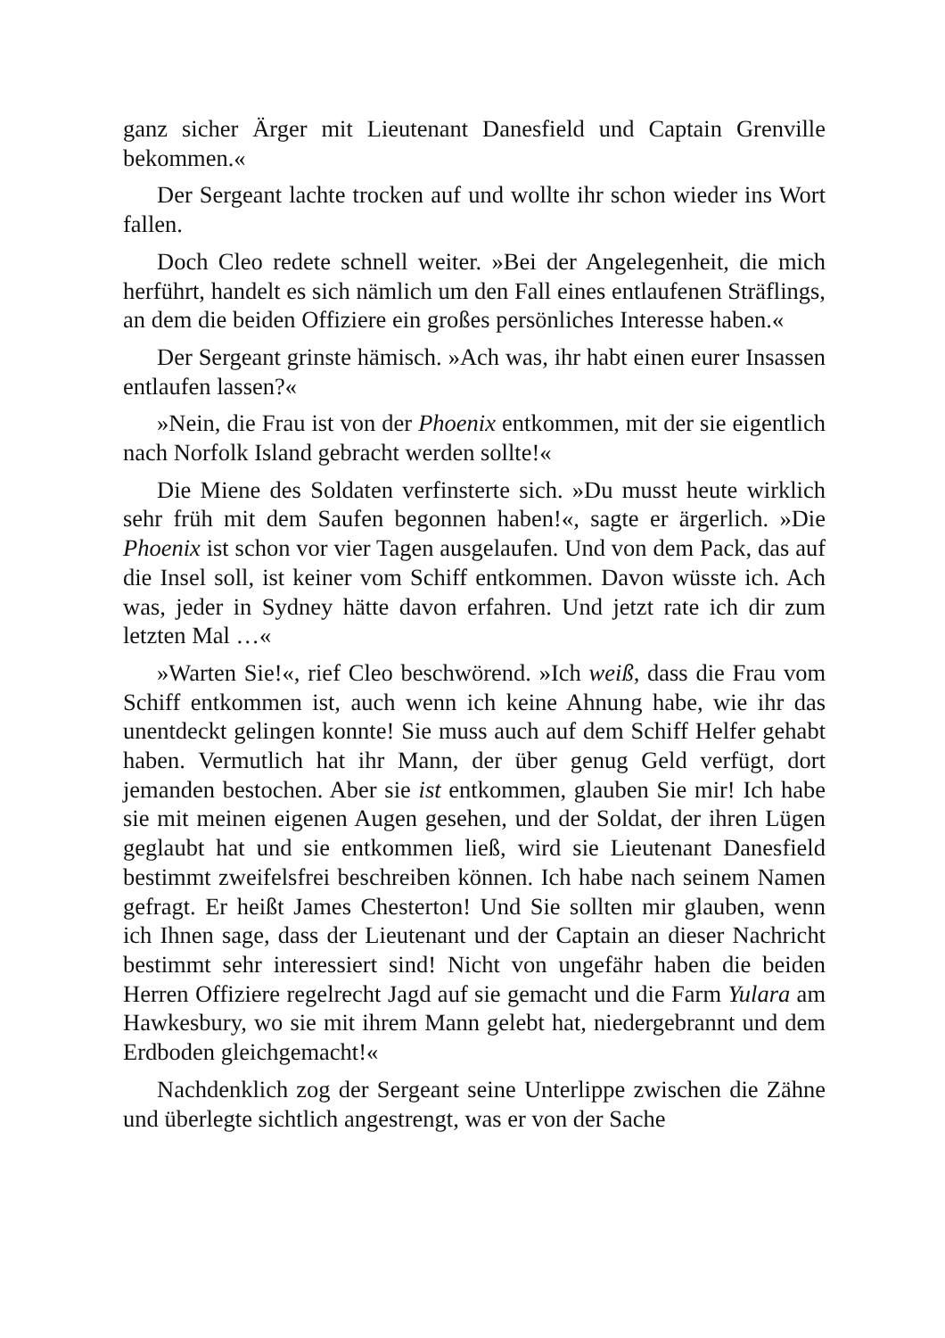ganz sicher Ärger mit Lieutenant Danesfield und Captain Grenville bekommen.«
Der Sergeant lachte trocken auf und wollte ihr schon wieder ins Wort fallen.
Doch Cleo redete schnell weiter. »Bei der Angelegenheit, die mich herführt, handelt es sich nämlich um den Fall eines entlaufenen Sträflings, an dem die beiden Offiziere ein großes persönliches Interesse haben.«
Der Sergeant grinste hämisch. »Ach was, ihr habt einen eurer Insassen entlaufen lassen?«
»Nein, die Frau ist von der Phoenix entkommen, mit der sie eigentlich nach Norfolk Island gebracht werden sollte!«
Die Miene des Soldaten verfinsterte sich. »Du musst heute wirklich sehr früh mit dem Saufen begonnen haben!«, sagte er ärgerlich. »Die Phoenix ist schon vor vier Tagen ausgelaufen. Und von dem Pack, das auf die Insel soll, ist keiner vom Schiff entkommen. Davon wüsste ich. Ach was, jeder in Sydney hätte davon erfahren. Und jetzt rate ich dir zum letzten Mal …«
»Warten Sie!«, rief Cleo beschwörend. »Ich weiß, dass die Frau vom Schiff entkommen ist, auch wenn ich keine Ahnung habe, wie ihr das unentdeckt gelingen konnte! Sie muss auch auf dem Schiff Helfer gehabt haben. Vermutlich hat ihr Mann, der über genug Geld verfügt, dort jemanden bestochen. Aber sie ist entkommen, glauben Sie mir! Ich habe sie mit meinen eigenen Augen gesehen, und der Soldat, der ihren Lügen geglaubt hat und sie entkommen ließ, wird sie Lieutenant Danesfield bestimmt zweifelsfrei beschreiben können. Ich habe nach seinem Namen gefragt. Er heißt James Chesterton! Und Sie sollten mir glauben, wenn ich Ihnen sage, dass der Lieutenant und der Captain an dieser Nachricht bestimmt sehr interessiert sind! Nicht von ungefähr haben die beiden Herren Offiziere regelrecht Jagd auf sie gemacht und die Farm Yulara am Hawkesbury, wo sie mit ihrem Mann gelebt hat, niedergebrannt und dem Erdboden gleichgemacht!«
Nachdenklich zog der Sergeant seine Unterlippe zwischen die Zähne und überlegte sichtlich angestrengt, was er von der Sache